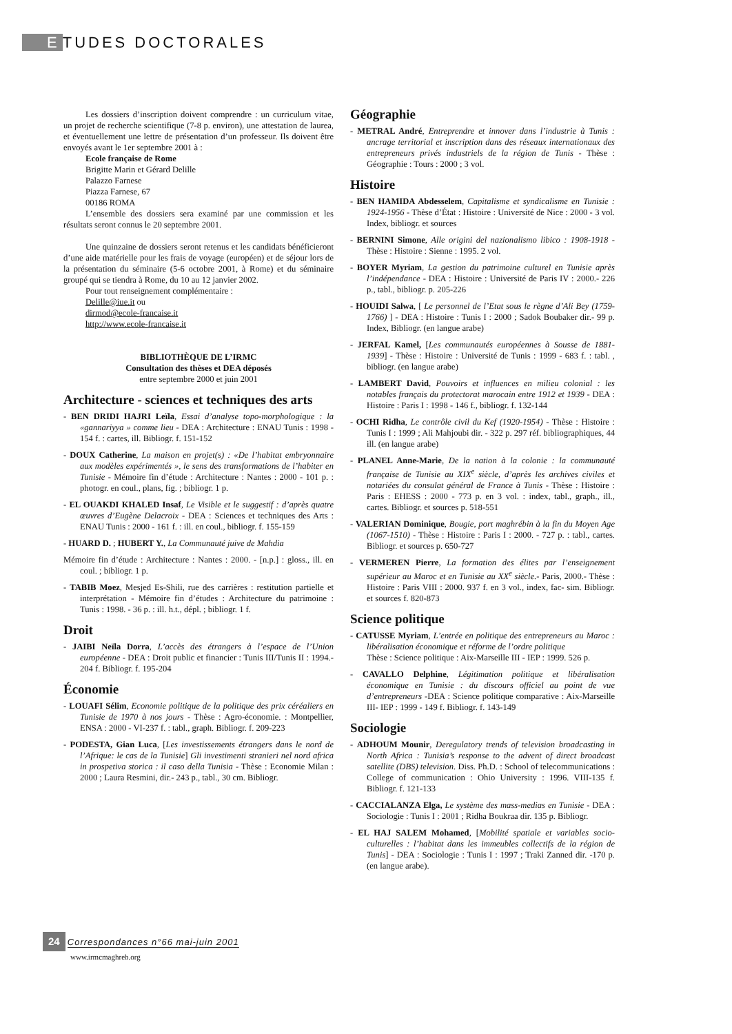E TUDES DOCTORALES
Les dossiers d’inscription doivent comprendre : un curriculum vitae, un projet de recherche scientifique (7-8 p. environ), une attestation de laurea, et éventuellement une lettre de présentation d’un professeur. Ils doivent être envoyés avant le 1er septembre 2001 à :
Ecole française de Rome
Brigitte Marin et Gérard Delille
Palazzo Farnese
Piazza Farnese, 67
00186 ROMA
L’ensemble des dossiers sera examiné par une commission et les résultats seront connus le 20 septembre 2001.
Une quinzaine de dossiers seront retenus et les candidats bénéficieront d’une aide matérielle pour les frais de voyage (européen) et de séjour lors de la présentation du séminaire (5-6 octobre 2001, à Rome) et du séminaire groupé qui se tiendra à Rome, du 10 au 12 janvier 2002.
Pour tout renseignement complémentaire :
Delille@iue.it ou
dirmod@ecole-francaise.it
http://www.ecole-francaise.it
BIBLIOTHÈQUE DE L’IRMC
Consultation des thèses et DEA déposés
entre septembre 2000 et juin 2001
Architecture - sciences et techniques des arts
- BEN DRIDI HAJRI Leïla, Essai d’analyse topo-morphologique : la «gannariyya » comme lieu - DEA : Architecture : ENAU Tunis : 1998 - 154 f. : cartes, ill. Bibliogr. f. 151-152
- DOUX Catherine, La maison en projet(s) : «De l’habitat embryonnaire aux modèles expérimentés », le sens des transformations de l’habiter en Tunisie - Mémoire fin d’étude : Architecture : Nantes : 2000 - 101 p. : photogr. en coul., plans, fig. ; bibliogr. 1 p.
- EL OUAKDI KHALED Insaf, Le Visible et le suggestif : d’après quatre œuvres d’Eugène Delacroix - DEA : Sciences et techniques des Arts : ENAU Tunis : 2000 - 161 f. : ill. en coul., bibliogr. f. 155-159
- HUARD D. ; HUBERT Y., La Communauté juive de Mahdia
Mémoire fin d’étude : Architecture : Nantes : 2000. - [n.p.] : gloss., ill. en coul. ; bibliogr. 1 p.
- TABIB Moez, Mesjed Es-Shili, rue des carrières : restitution partielle et interprétation - Mémoire fin d’études : Architecture du patrimoine : Tunis : 1998. - 36 p. : ill. h.t., dépl. ; bibliogr. 1 f.
Droit
- JAIBI Neïla Dorra, L’accès des étrangers à l’espace de l’Union européenne - DEA : Droit public et financier : Tunis III/Tunis II : 1994.- 204 f. Bibliogr. f. 195-204
Économie
- LOUAFI Sélim, Economie politique de la politique des prix céréaliers en Tunisie de 1970 à nos jours - Thèse : Agro-économie. : Montpellier, ENSA : 2000 - VI-237 f. : tabl., graph. Bibliogr. f. 209-223
- PODESTA, Gian Luca, [Les investissements étrangers dans le nord de l’Afrique: le cas de la Tunisie] Gli investimenti stranieri nel nord africa in prospetiva storica : il caso della Tunisia - Thèse : Economie Milan : 2000 ; Laura Resmini, dir.- 243 p., tabl., 30 cm. Bibliogr.
Géographie
- METRAL André, Entreprendre et innover dans l’industrie à Tunis : ancrage territorial et inscription dans des réseaux internationaux des entrepreneurs privés industriels de la région de Tunis - Thèse : Géographie : Tours : 2000 ; 3 vol.
Histoire
- BEN HAMIDA Abdesselem, Capitalisme et syndicalisme en Tunisie : 1924-1956 - Thèse d’État : Histoire : Université de Nice : 2000 - 3 vol. Index, bibliogr. et sources
- BERNINI Simone, Alle origini del nazionalismo libico : 1908-1918 - Thèse : Histoire : Sienne : 1995. 2 vol.
- BOYER Myriam, La gestion du patrimoine culturel en Tunisie après l’indépendance - DEA : Histoire : Université de Paris IV : 2000.- 226 p., tabl., bibliogr. p. 205-226
- HOUIDI Salwa, [ Le personnel de l’Etat sous le règne d’Ali Bey (1759-1766) ] - DEA : Histoire : Tunis I : 2000 ; Sadok Boubaker dir.- 99 p. Index, Bibliogr. (en langue arabe)
- JERFAL Kamel, [Les communautés européennes à Sousse de 1881-1939] - Thèse : Histoire : Université de Tunis : 1999 - 683 f. : tabl. , bibliogr. (en langue arabe)
- LAMBERT David, Pouvoirs et influences en milieu colonial : les notables français du protectorat marocain entre 1912 et 1939 - DEA : Histoire : Paris I : 1998 - 146 f., bibliogr. f. 132-144
- OCHI Ridha, Le contrôle civil du Kef (1920-1954) - Thèse : Histoire : Tunis I : 1999 ; Ali Mahjoubi dir. - 322 p. 297 réf. bibliographiques, 44 ill. (en langue arabe)
- PLANEL Anne-Marie, De la nation à la colonie : la communauté française de Tunisie au XIX<sup>e</sup> siècle, d’après les archives civiles et notariées du consulat général de France à Tunis - Thèse : Histoire : Paris : EHESS : 2000 - 773 p. en 3 vol. : index, tabl., graph., ill., cartes. Bibliogr. et sources p. 518-551
- VALERIAN Dominique, Bougie, port maghrébin à la fin du Moyen Age (1067-1510) - Thèse : Histoire : Paris I : 2000. - 727 p. : tabl., cartes. Bibliogr. et sources p. 650-727
- VERMEREN Pierre, La formation des élites par l’enseignement supérieur au Maroc et en Tunisie au XX<sup>e</sup> siècle.- Paris, 2000.- Thèse : Histoire : Paris VIII : 2000. 937 f. en 3 vol., index, fac- sim. Bibliogr. et sources f. 820-873
Science politique
- CATUSSE Myriam, L’entrée en politique des entrepreneurs au Maroc : libéralisation économique et réforme de l’ordre politique
Thèse : Science politique : Aix-Marseille III - IEP : 1999. 526 p.
- CAVALLO Delphine, Légitimation politique et libéralisation économique en Tunisie : du discours officiel au point de vue d’entrepreneurs -DEA : Science politique comparative : Aix-Marseille III- IEP : 1999 - 149 f. Bibliogr. f. 143-149
Sociologie
- ADHOUM Mounir, Deregulatory trends of television broadcasting in North Africa : Tunisia’s response to the advent of direct broadcast satellite (DBS) television. Diss. Ph.D. : School of telecommunications : College of communication : Ohio University : 1996. VIII-135 f. Bibliogr. f. 121-133
- CACCIALANZA Elga, Le système des mass-medias en Tunisie - DEA : Sociologie : Tunis I : 2001 ; Ridha Boukraa dir. 135 p. Bibliogr.
- EL HAJ SALEM Mohamed, [Mobilité spatiale et variables socio-culturelles : l’habitat dans les immeubles collectifs de la région de Tunis] - DEA : Sociologie : Tunis I : 1997 ; Traki Zanned dir. -170 p. (en langue arabe).
24 Correspondances n°66 mai-juin 2001
www.irmcmaghreb.org